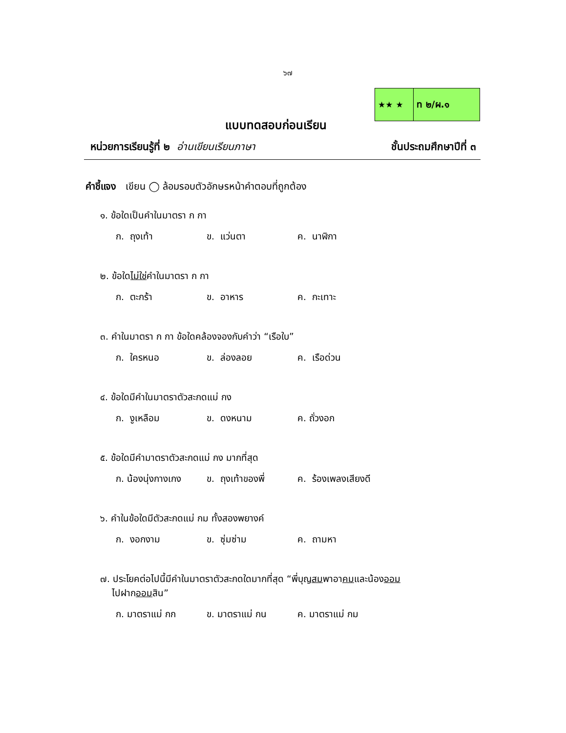๖๗
★★ ★ ท ๒/ผ.๑
แบบทดสอบก่อนเรียน
หน่วยการเรียนรู้ที่ ๒ อ่านเขียนเรียนภาษา ชั้นประถมศึกษาปีที่ ๓
คำชี้แจง เขียน ◯ ล้อมรอบตัวอักษรหน้าคำตอบที่ถูกต้อง
๑. ข้อใดเป็นคำในมาตรา ก กา
ก. ถุงเท้า ข. แว่นตา ค. นาฬิกา
๒. ข้อใดไม่ใช่คำในมาตรา ก กา
ก. ตะกร้า ข. อาหาร ค. กะเทาะ
๓. คำในมาตรา ก กา ข้อใดคล้องจองกับคำว่า “เรือใบ”
ก. ใครหนอ ข. ล่องลอย ค. เรือด่วน
๔. ข้อใดมีคำในมาตราตัวสะกดแม่ กง
ก. งูเหลือม ข. ดงหนาม ค. ถั่วงอก
๕. ข้อใดมีคำมาตราตัวสะกดแม่ กง มากที่สุด
ก. น้องนุ่งกางเกง ข. ถุงเท้าของพี่ ค. ร้องเพลงเสียงดี
๖. คำในข้อใดมีตัวสะกดแม่ กม ทั้งสองพยางค์
ก. งอกงาม ข. ซุ่มซ่าม ค. ถามหา
๗. ประโยคต่อไปนี้มีคำในมาตราตัวสะกดใดมากที่สุด “พี่บุญสมพาอาคมและน้องออม
ไปฝากออมสิน”
ก. มาตราแม่ กก ข. มาตราแม่ กน ค. มาตราแม่ กม